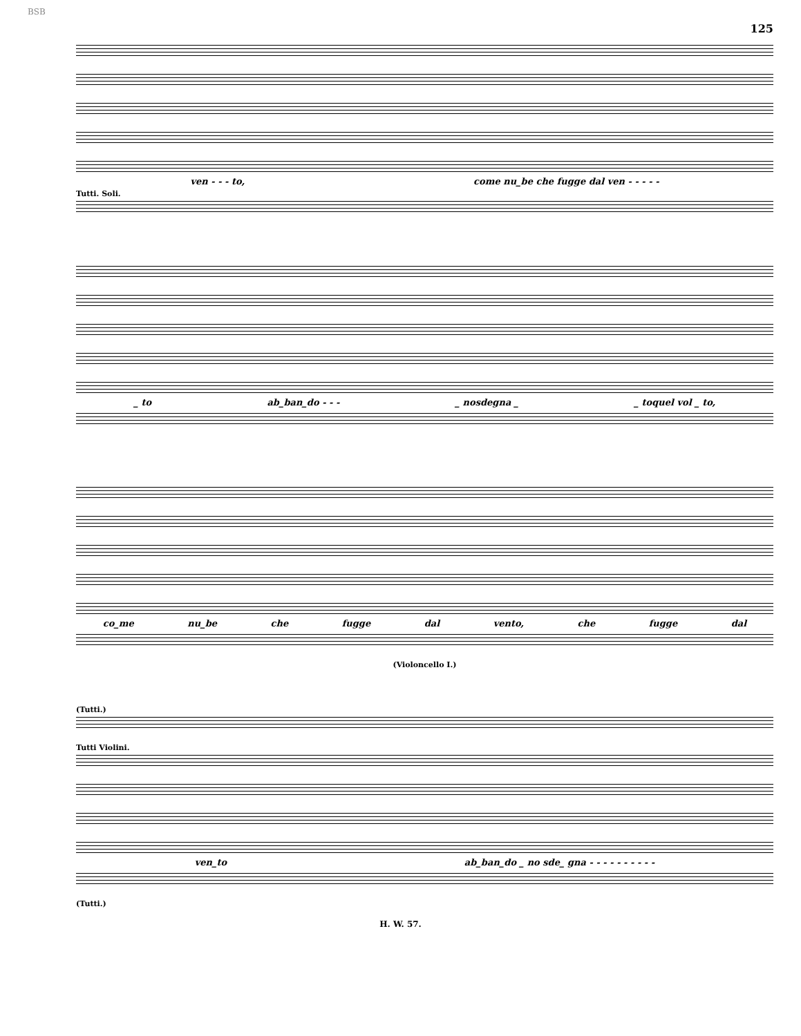BSB 125
ven - - - to, come nu_be che fugge dal ven - - - - -
Tutti. Soli.
_ to ab_ban_do - - - _ nosdegna _ _ toquel vol _ to,
co_me nu_be che fugge dal vento, che fugge dal
(Violoncello I.)
(Tutti.)
Tutti Violini.
ven_to ab_ban_do _ no sde_ gna - - - - - - - - - -
(Tutti.)
H. W. 57.